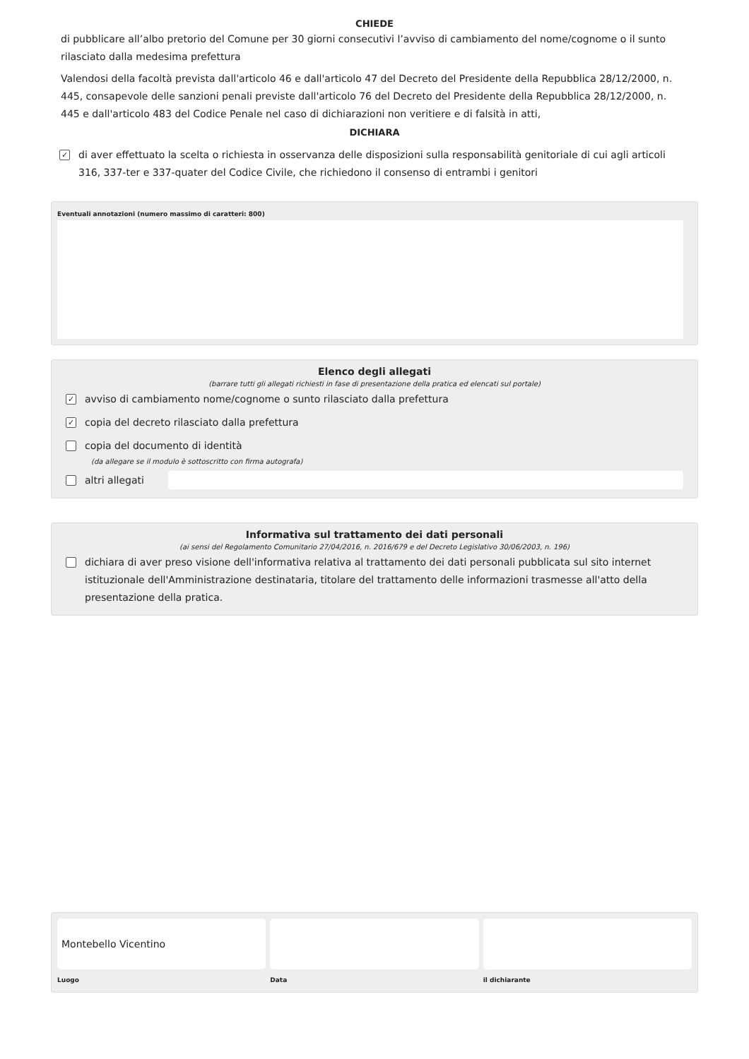CHIEDE
di pubblicare all’albo pretorio del Comune per 30 giorni consecutivi l’avviso di cambiamento del nome/cognome o il sunto rilasciato dalla medesima prefettura
Valendosi della facoltà prevista dall'articolo 46 e dall'articolo 47 del Decreto del Presidente della Repubblica 28/12/2000, n. 445, consapevole delle sanzioni penali previste dall'articolo 76 del Decreto del Presidente della Repubblica 28/12/2000, n. 445 e dall'articolo 483 del Codice Penale nel caso di dichiarazioni non veritiere e di falsità in atti,
DICHIARA
✓ di aver effettuato la scelta o richiesta in osservanza delle disposizioni sulla responsabilità genitoriale di cui agli articoli 316, 337-ter e 337-quater del Codice Civile, che richiedono il consenso di entrambi i genitori
Eventuali annotazioni (numero massimo di caratteri: 800)
Elenco degli allegati
(barrare tutti gli allegati richiesti in fase di presentazione della pratica ed elencati sul portale)
✓ avviso di cambiamento nome/cognome o sunto rilasciato dalla prefettura
✓ copia del decreto rilasciato dalla prefettura
copia del documento di identità
(da allegare se il modulo è sottoscritto con firma autografa)
altri allegati
Informativa sul trattamento dei dati personali
(ai sensi del Regolamento Comunitario 27/04/2016, n. 2016/679 e del Decreto Legislativo 30/06/2003, n. 196)
dichiara di aver preso visione dell'informativa relativa al trattamento dei dati personali pubblicata sul sito internet istituzionale dell'Amministrazione destinataria, titolare del trattamento delle informazioni trasmesse all'atto della presentazione della pratica.
Montebello Vicentino
Luogo
Data il dichiarante